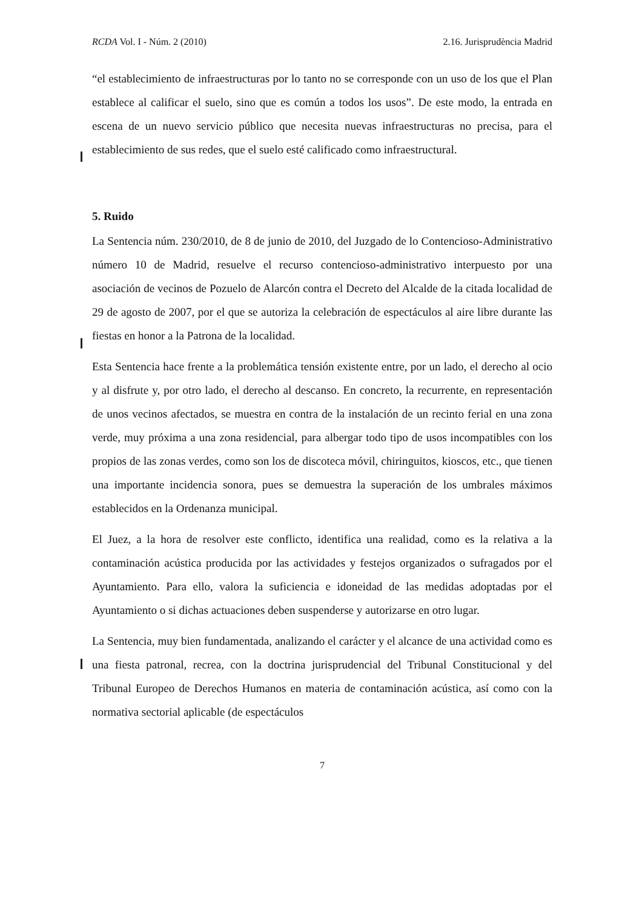RCDA Vol. I - Núm. 2 (2010) 2.16. Jurisprudència Madrid
“el establecimiento de infraestructuras por lo tanto no se corresponde con un uso de los que el Plan establece al calificar el suelo, sino que es común a todos los usos”. De este modo, la entrada en escena de un nuevo servicio público que necesita nuevas infraestructuras no precisa, para el establecimiento de sus redes, que el suelo esté calificado como infraestructural.
5. Ruido
La Sentencia núm. 230/2010, de 8 de junio de 2010, del Juzgado de lo Contencioso-Administrativo número 10 de Madrid, resuelve el recurso contencioso-administrativo interpuesto por una asociación de vecinos de Pozuelo de Alarcón contra el Decreto del Alcalde de la citada localidad de 29 de agosto de 2007, por el que se autoriza la celebración de espectáculos al aire libre durante las fiestas en honor a la Patrona de la localidad.
Esta Sentencia hace frente a la problemática tensión existente entre, por un lado, el derecho al ocio y al disfrute y, por otro lado, el derecho al descanso. En concreto, la recurrente, en representación de unos vecinos afectados, se muestra en contra de la instalación de un recinto ferial en una zona verde, muy próxima a una zona residencial, para albergar todo tipo de usos incompatibles con los propios de las zonas verdes, como son los de discoteca móvil, chiringuitos, kioscos, etc., que tienen una importante incidencia sonora, pues se demuestra la superación de los umbrales máximos establecidos en la Ordenanza municipal.
El Juez, a la hora de resolver este conflicto, identifica una realidad, como es la relativa a la contaminación acústica producida por las actividades y festejos organizados o sufragados por el Ayuntamiento. Para ello, valora la suficiencia e idoneidad de las medidas adoptadas por el Ayuntamiento o si dichas actuaciones deben suspenderse y autorizarse en otro lugar.
La Sentencia, muy bien fundamentada, analizando el carácter y el alcance de una actividad como es una fiesta patronal, recrea, con la doctrina jurisprudencial del Tribunal Constitucional y del Tribunal Europeo de Derechos Humanos en materia de contaminación acústica, así como con la normativa sectorial aplicable (de espectáculos
7